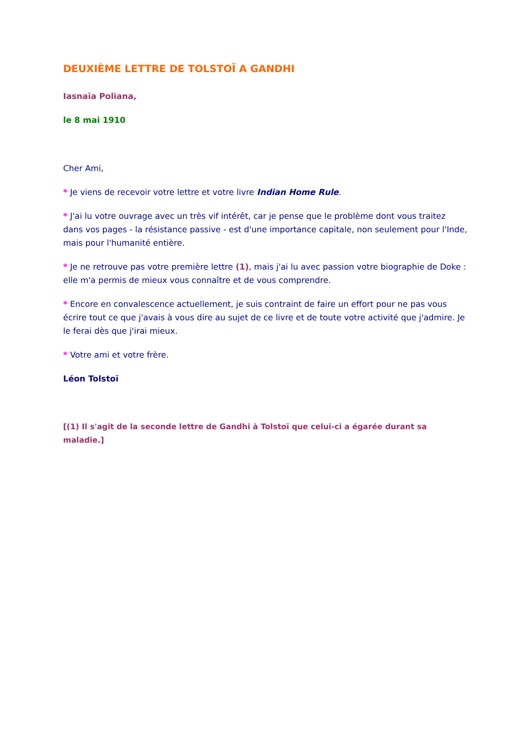DEUXIÈME LETTRE DE TOLSTOÏ A GANDHI
Iasnaïa Poliana,
le 8 mai 1910
Cher Ami,
* Je viens de recevoir votre lettre et votre livre Indian Home Rule.
* J'ai lu votre ouvrage avec un très vif intérêt, car je pense que le problème dont vous traitez dans vos pages - la résistance passive - est d'une importance capitale, non seulement pour l'Inde, mais pour l'humanité entière.
* Je ne retrouve pas votre première lettre (1), mais j'ai lu avec passion votre biographie de Doke : elle m'a permis de mieux vous connaître et de vous comprendre.
* Encore en convalescence actuellement, je suis contraint de faire un effort pour ne pas vous écrire tout ce que j'avais à vous dire au sujet de ce livre et de toute votre activité que j'admire. Je le ferai dès que j'irai mieux.
* Votre ami et votre frère.
Léon Tolstoï
[(1) Il s'agit de la seconde lettre de Gandhi à Tolstoï que celui-ci a égarée durant sa maladie.]